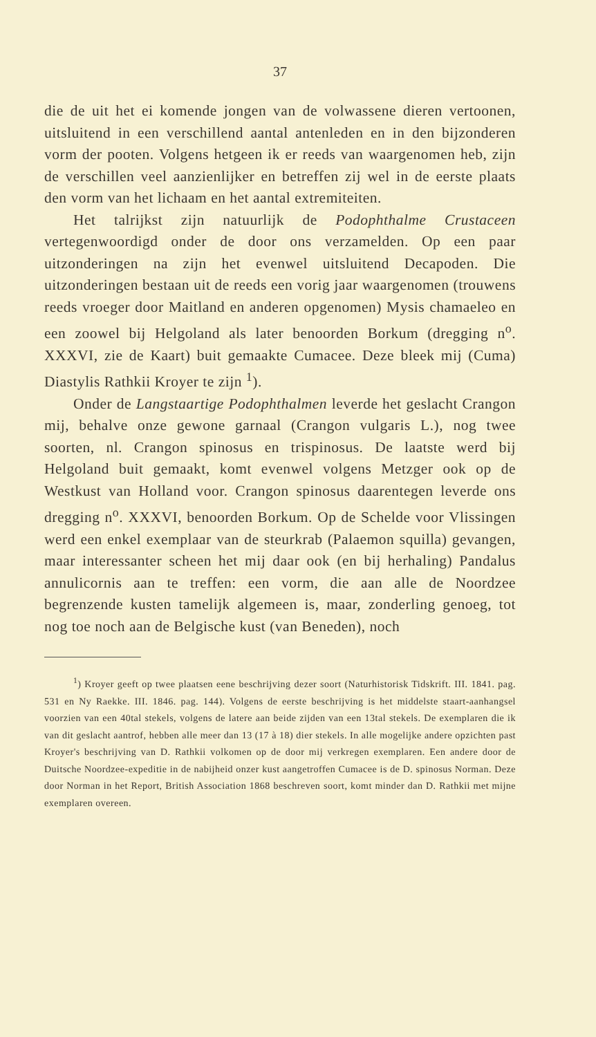37
die de uit het ei komende jongen van de volwassene dieren vertoonen, uitsluitend in een verschillend aantal antenleden en in den bijzonderen vorm der pooten. Volgens hetgeen ik er reeds van waargenomen heb, zijn de verschillen veel aanzienlijker en betreffen zij wel in de eerste plaats den vorm van het lichaam en het aantal extremiteiten.
Het talrijkst zijn natuurlijk de Podophthalme Crustaceen vertegenwoordigd onder de door ons verzamelden. Op een paar uitzonderingen na zijn het evenwel uitsluitend Decapoden. Die uitzonderingen bestaan uit de reeds een vorig jaar waargenomen (trouwens reeds vroeger door Maitland en anderen opgenomen) Mysis chamaeleo en een zoowel bij Helgoland als later benoorden Borkum (dregging n<sup>o</sup>. XXXVI, zie de Kaart) buit gemaakte Cumacee. Deze bleek mij (Cuma) Diastylis Rathkii Kroyer te zijn <sup>1</sup>).
Onder de Langstaartige Podophthalmen leverde het geslacht Crangon mij, behalve onze gewone garnaal (Crangon vulgaris L.), nog twee soorten, nl. Crangon spinosus en trispinosus. De laatste werd bij Helgoland buit gemaakt, komt evenwel volgens Metzger ook op de Westkust van Holland voor. Crangon spinosus daarentegen leverde ons dregging n<sup>o</sup>. XXXVI, benoorden Borkum. Op de Schelde voor Vlissingen werd een enkel exemplaar van de steurkrab (Palaemon squilla) gevangen, maar interessanter scheen het mij daar ook (en bij herhaling) Pandalus annulicornis aan te treffen: een vorm, die aan alle de Noordzee begrenzende kusten tamelijk algemeen is, maar, zonderling genoeg, tot nog toe noch aan de Belgische kust (van Beneden), noch
<sup>1</sup>) Kroyer geeft op twee plaatsen eene beschrijving dezer soort (Naturhistorisk Tidskrift. III. 1841. pag. 531 en Ny Raekke. III. 1846. pag. 144). Volgens de eerste beschrijving is het middelste staart-aanhangsel voorzien van een 40tal stekels, volgens de latere aan beide zijden van een 13tal stekels. De exemplaren die ik van dit geslacht aantrof, hebben alle meer dan 13 (17 à 18) dier stekels. In alle mogelijke andere opzichten past Kroyer's beschrijving van D. Rathkii volkomen op de door mij verkregen exemplaren. Een andere door de Duitsche Noordzee-expeditie in de nabijheid onzer kust aangetroffen Cumacee is de D. spinosus Norman. Deze door Norman in het Report, British Association 1868 beschreven soort, komt minder dan D. Rathkii met mijne exemplaren overeen.